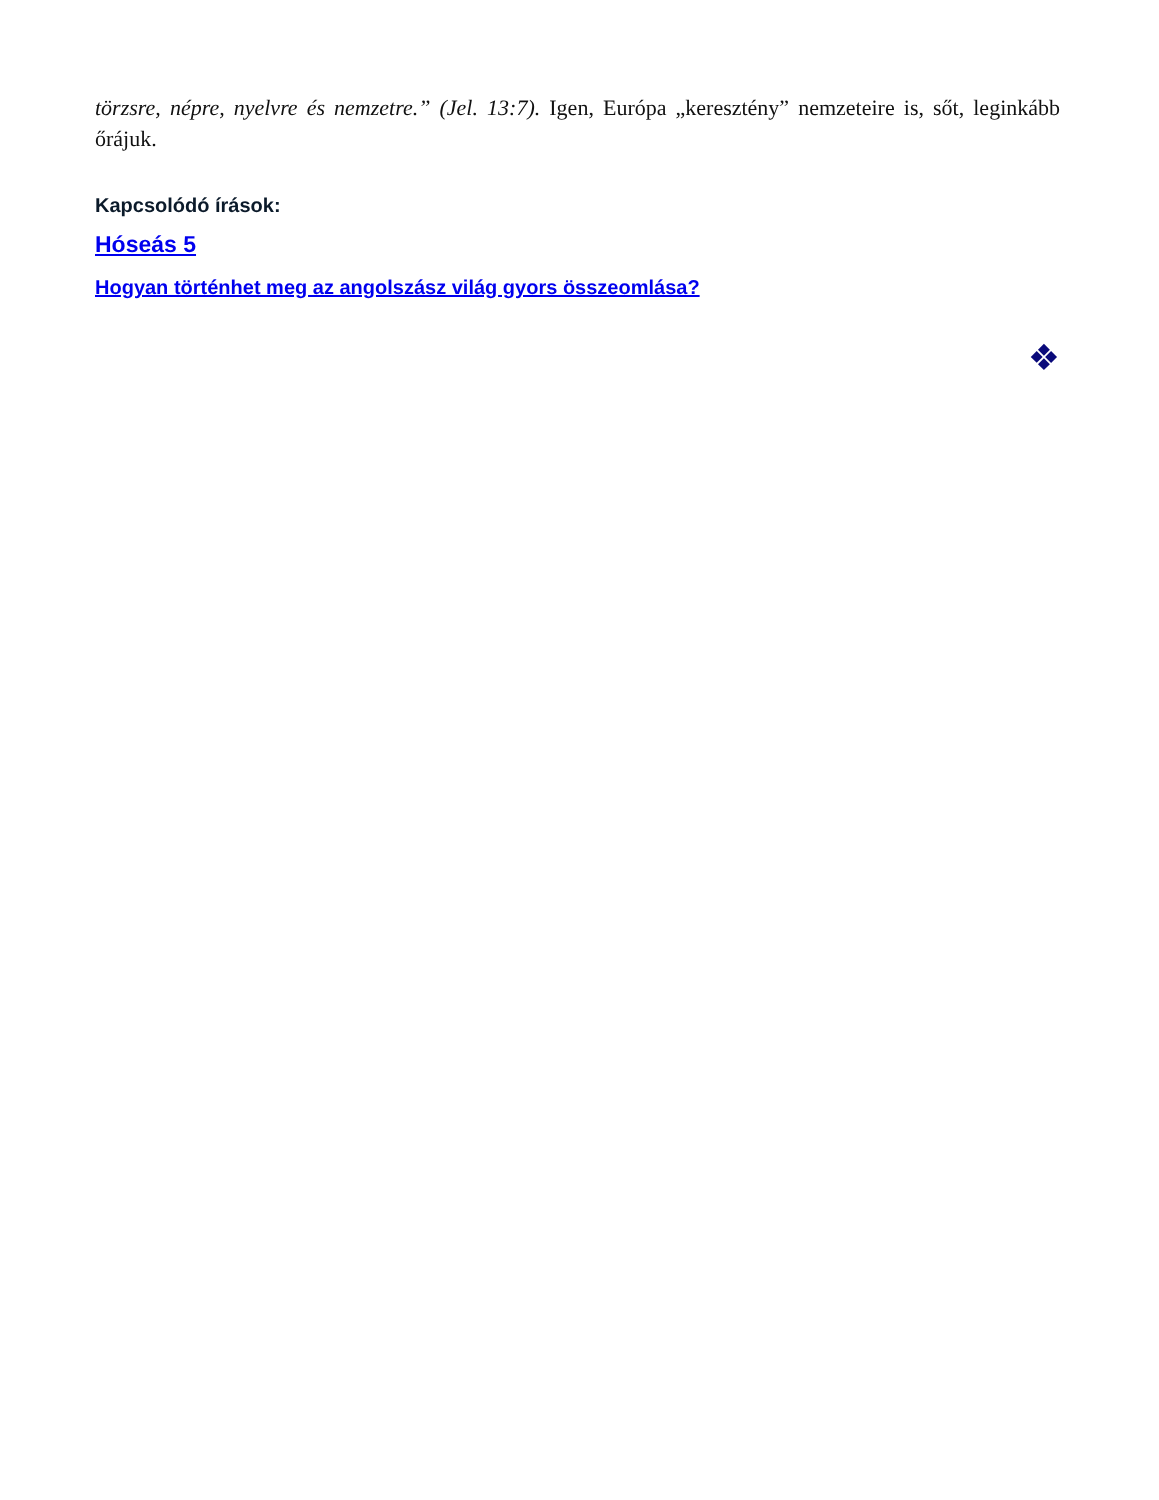törzsre, népre, nyelvre és nemzetre.” (Jel. 13:7). Igen, Európa „keresztény” nemzeteire is, sőt, leginkább őrájuk.
Kapcsolódó írások:
Hóseás 5
Hogyan történhet meg az angolszász világ gyors összeomlása?
❖